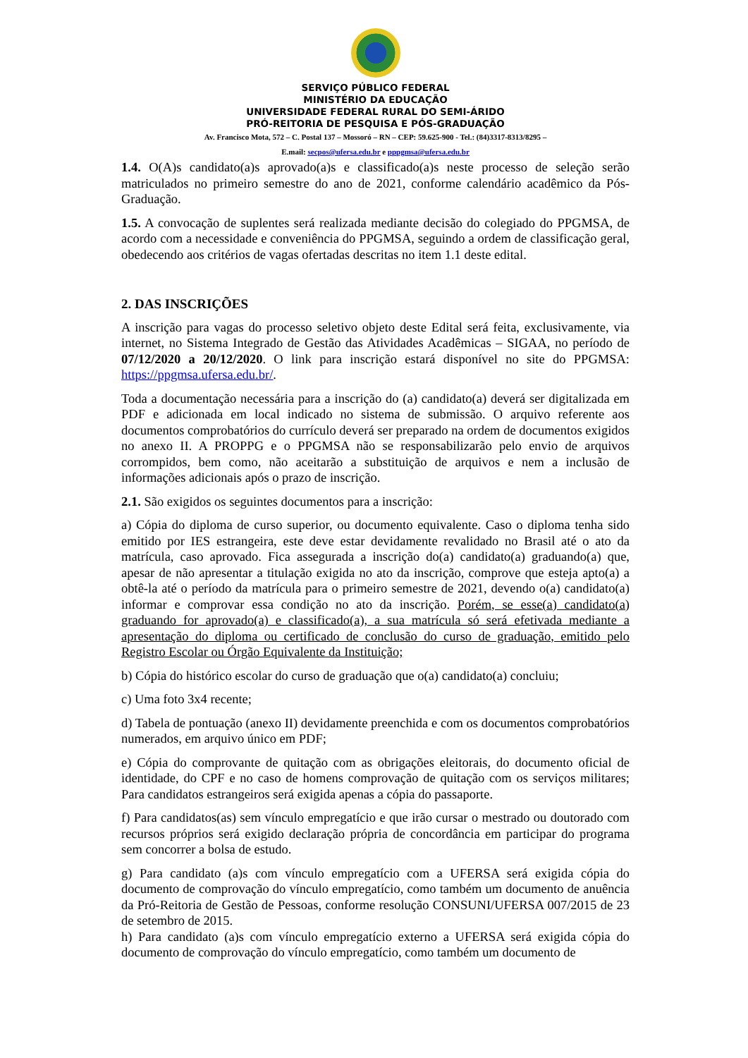SERVIÇO PÚBLICO FEDERAL
MINISTÉRIO DA EDUCAÇÃO
UNIVERSIDADE FEDERAL RURAL DO SEMI-ÁRIDO
PRÓ-REITORIA DE PESQUISA E PÓS-GRADUAÇÃO
Av. Francisco Mota, 572 – C. Postal 137 – Mossoró – RN – CEP: 59.625-900 - Tel.: (84)3317-8313/8295 –
E.mail: secpos@ufersa.edu.br e pppgmsa@ufersa.edu.br
1.4. O(A)s candidato(a)s aprovado(a)s e classificado(a)s neste processo de seleção serão matriculados no primeiro semestre do ano de 2021, conforme calendário acadêmico da Pós-Graduação.
1.5. A convocação de suplentes será realizada mediante decisão do colegiado do PPGMSA, de acordo com a necessidade e conveniência do PPGMSA, seguindo a ordem de classificação geral, obedecendo aos critérios de vagas ofertadas descritas no item 1.1 deste edital.
2. DAS INSCRIÇÕES
A inscrição para vagas do processo seletivo objeto deste Edital será feita, exclusivamente, via internet, no Sistema Integrado de Gestão das Atividades Acadêmicas – SIGAA, no período de 07/12/2020 a 20/12/2020. O link para inscrição estará disponível no site do PPGMSA: https://ppgmsa.ufersa.edu.br/.
Toda a documentação necessária para a inscrição do (a) candidato(a) deverá ser digitalizada em PDF e adicionada em local indicado no sistema de submissão. O arquivo referente aos documentos comprobatórios do currículo deverá ser preparado na ordem de documentos exigidos no anexo II. A PROPPG e o PPGMSA não se responsabilizarão pelo envio de arquivos corrompidos, bem como, não aceitarão a substituição de arquivos e nem a inclusão de informações adicionais após o prazo de inscrição.
2.1. São exigidos os seguintes documentos para a inscrição:
a) Cópia do diploma de curso superior, ou documento equivalente. Caso o diploma tenha sido emitido por IES estrangeira, este deve estar devidamente revalidado no Brasil até o ato da matrícula, caso aprovado. Fica assegurada a inscrição do(a) candidato(a) graduando(a) que, apesar de não apresentar a titulação exigida no ato da inscrição, comprove que esteja apto(a) a obtê-la até o período da matrícula para o primeiro semestre de 2021, devendo o(a) candidato(a) informar e comprovar essa condição no ato da inscrição. Porém, se esse(a) candidato(a) graduando for aprovado(a) e classificado(a), a sua matrícula só será efetivada mediante a apresentação do diploma ou certificado de conclusão do curso de graduação, emitido pelo Registro Escolar ou Órgão Equivalente da Instituição;
b) Cópia do histórico escolar do curso de graduação que o(a) candidato(a) concluiu;
c) Uma foto 3x4 recente;
d) Tabela de pontuação (anexo II) devidamente preenchida e com os documentos comprobatórios numerados, em arquivo único em PDF;
e) Cópia do comprovante de quitação com as obrigações eleitorais, do documento oficial de identidade, do CPF e no caso de homens comprovação de quitação com os serviços militares; Para candidatos estrangeiros será exigida apenas a cópia do passaporte.
f) Para candidatos(as) sem vínculo empregatício e que irão cursar o mestrado ou doutorado com recursos próprios será exigido declaração própria de concordância em participar do programa sem concorrer a bolsa de estudo.
g) Para candidato (a)s com vínculo empregatício com a UFERSA será exigida cópia do documento de comprovação do vínculo empregatício, como também um documento de anuência da Pró-Reitoria de Gestão de Pessoas, conforme resolução CONSUNI/UFERSA 007/2015 de 23 de setembro de 2015.
h) Para candidato (a)s com vínculo empregatício externo a UFERSA será exigida cópia do documento de comprovação do vínculo empregatício, como também um documento de